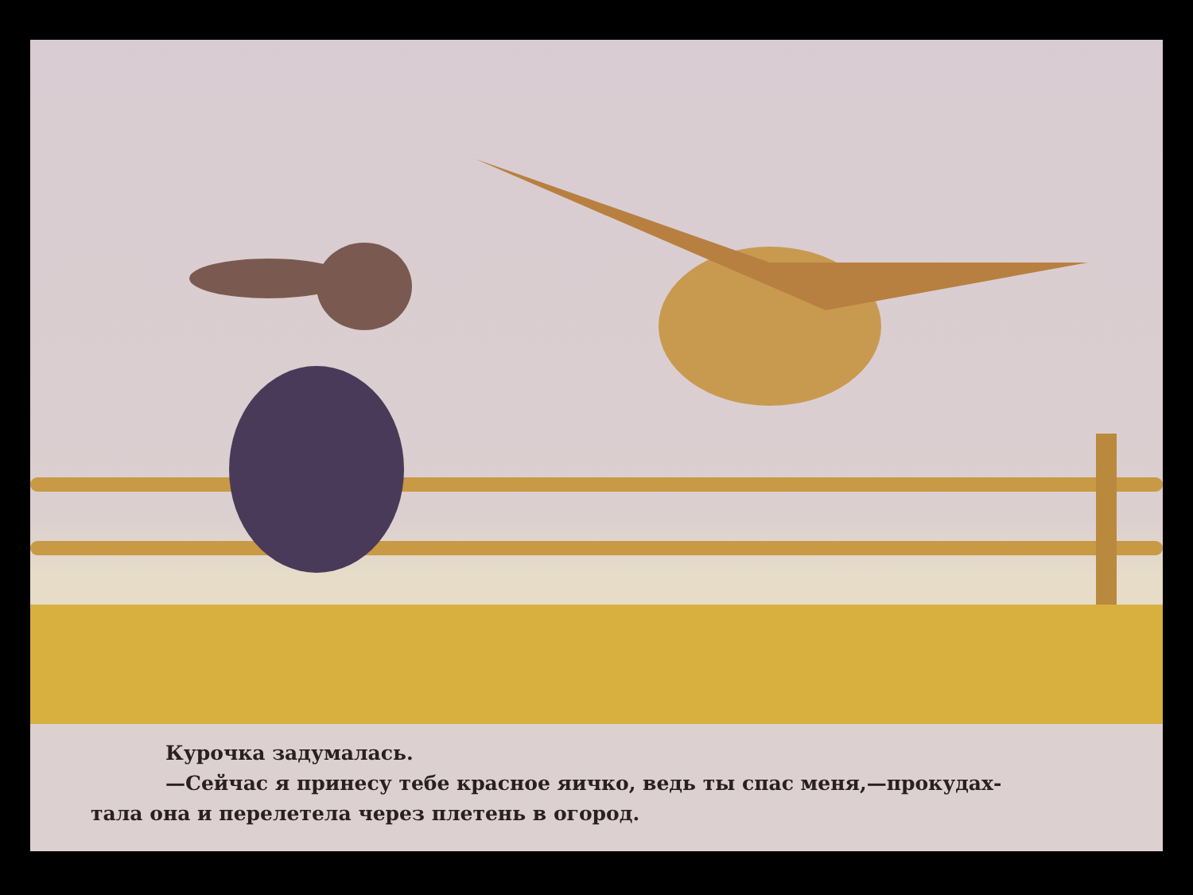Курочка задумалась.
—Сейчас я принесу тебе красное яичко, ведь ты спас меня,—прокудах-
тала она и перелетела через плетень в огород.